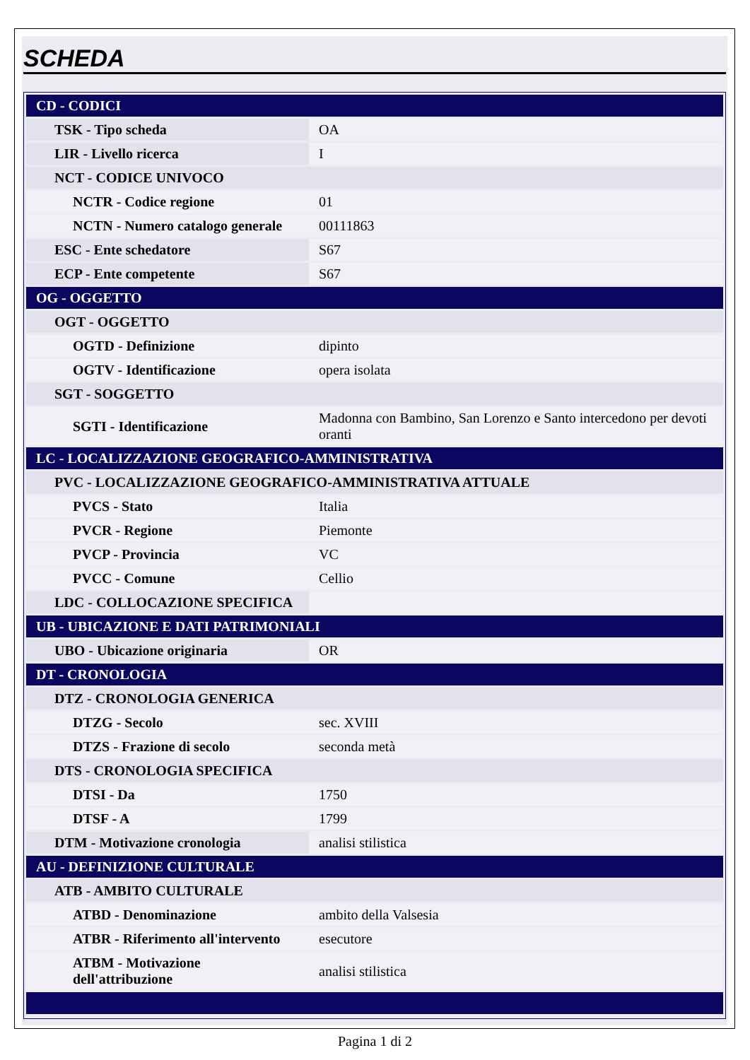SCHEDA
| CD - CODICI | |
| TSK - Tipo scheda | OA |
| LIR - Livello ricerca | I |
| NCT - CODICE UNIVOCO | |
| NCTR - Codice regione | 01 |
| NCTN - Numero catalogo generale | 00111863 |
| ESC - Ente schedatore | S67 |
| ECP - Ente competente | S67 |
| OG - OGGETTO | |
| OGT - OGGETTO | |
| OGTD - Definizione | dipinto |
| OGTV - Identificazione | opera isolata |
| SGT - SOGGETTO | |
| SGTI - Identificazione | Madonna con Bambino, San Lorenzo e Santo intercedono per devoti oranti |
| LC - LOCALIZZAZIONE GEOGRAFICO-AMMINISTRATIVA | |
| PVC - LOCALIZZAZIONE GEOGRAFICO-AMMINISTRATIVA ATTUALE | |
| PVCS - Stato | Italia |
| PVCR - Regione | Piemonte |
| PVCP - Provincia | VC |
| PVCC - Comune | Cellio |
| LDC - COLLOCAZIONE SPECIFICA | |
| UB - UBICAZIONE E DATI PATRIMONIALI | |
| UBO - Ubicazione originaria | OR |
| DT - CRONOLOGIA | |
| DTZ - CRONOLOGIA GENERICA | |
| DTZG - Secolo | sec. XVIII |
| DTZS - Frazione di secolo | seconda metà |
| DTS - CRONOLOGIA SPECIFICA | |
| DTSI - Da | 1750 |
| DTSF - A | 1799 |
| DTM - Motivazione cronologia | analisi stilistica |
| AU - DEFINIZIONE CULTURALE | |
| ATB - AMBITO CULTURALE | |
| ATBD - Denominazione | ambito della Valsesia |
| ATBR - Riferimento all'intervento | esecutore |
| ATBM - Motivazione dell'attribuzione | analisi stilistica |
Pagina 1 di 2